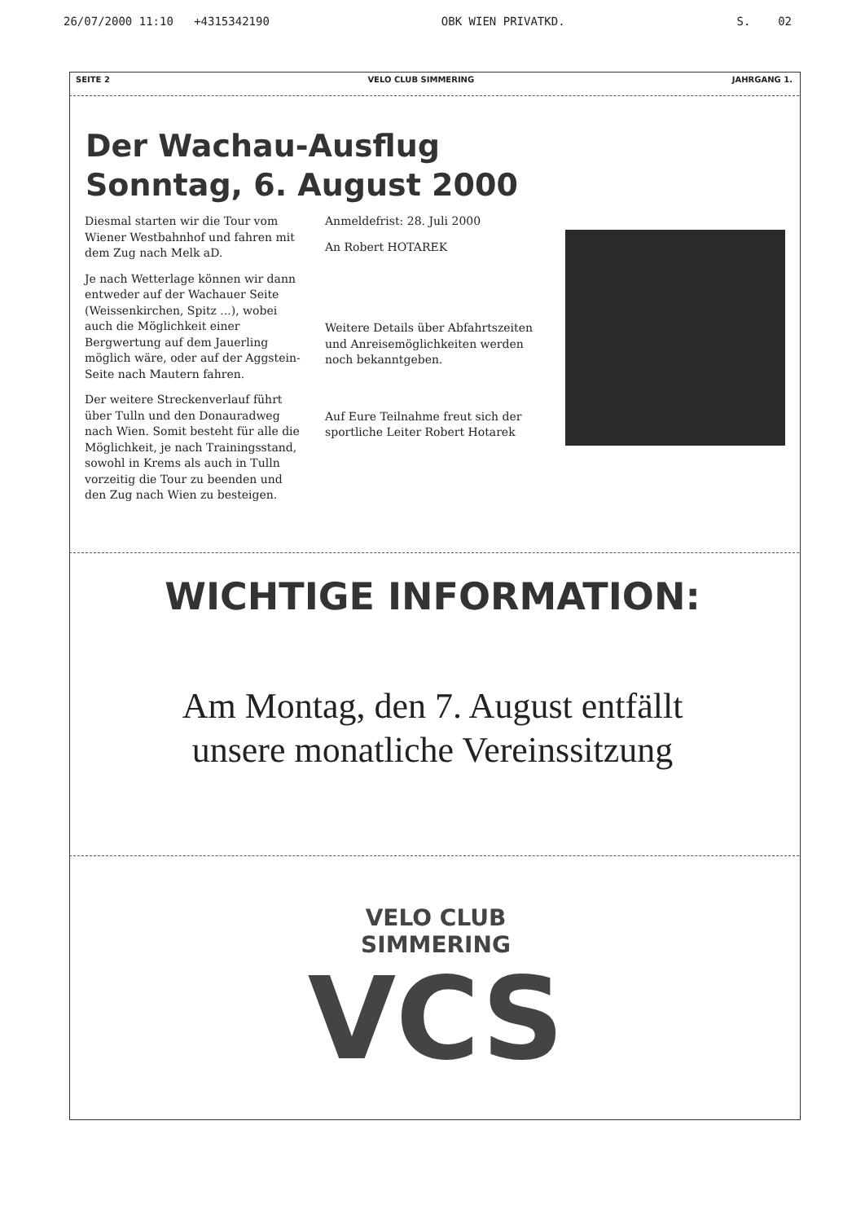26/07/2000 11:10 +4315342190 OBK WIEN PRIVATKD. S. 02
SEITE 2 VELO CLUB SIMMERING JAHRGANG 1.
Der Wachau-Ausflug
Sonntag, 6. August 2000
Diesmal starten wir die Tour vom Wiener Westbahnhof und fahren mit dem Zug nach Melk aD.
Je nach Wetterlage können wir dann entweder auf der Wachauer Seite (Weissenkirchen, Spitz ...), wobei auch die Möglichkeit einer Bergwertung auf dem Jauerling möglich wäre, oder auf der Aggstein-Seite nach Mautern fahren.
Der weitere Streckenverlauf führt über Tulln und den Donauradweg nach Wien. Somit besteht für alle die Möglichkeit, je nach Trainingsstand, sowohl in Krems als auch in Tulln vorzeitig die Tour zu beenden und den Zug nach Wien zu besteigen.
Anmeldefrist: 28. Juli 2000
An Robert HOTAREK
Weitere Details über Abfahrtszeiten und Anreisemöglichkeiten werden noch bekanntgeben.
Auf Eure Teilnahme freut sich der sportliche Leiter Robert Hotarek
WICHTIGE INFORMATION:
Am Montag, den 7. August entfällt
unsere monatliche Vereinssitzung
VELO CLUB SIMMERING
VCS